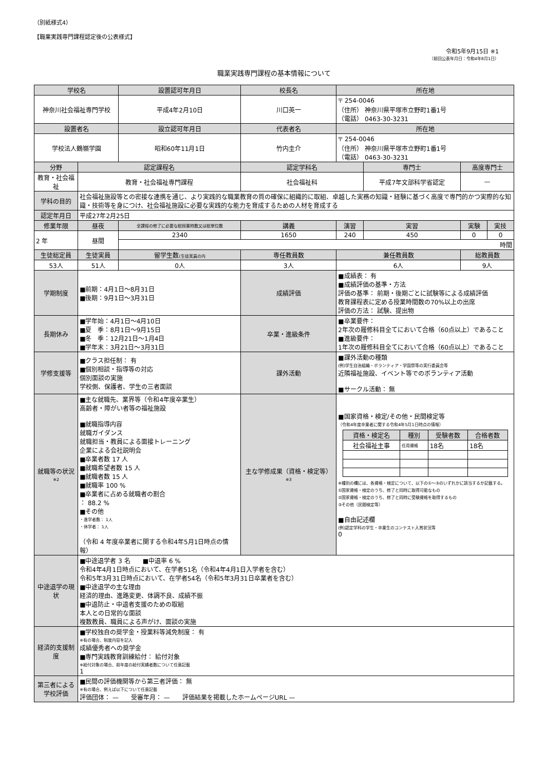（別紙様式4）
【職業実践専門課程認定後の公表様式】
令和5年9月15日 ※1
（前回公表年月日：令和4年8月1日）
職業実践専門課程の基本情報について
| 学校名 | | 設置認可年月日 | 校長名 | 所在地 | | | |
| --- | --- | --- | --- | --- | --- | --- | --- |
| 神奈川社会福祉専門学校 | | 平成4年2月10日 | 川口英一 | 〒 254-0046 （住所） 神奈川県平塚市立野町1番1号 （電話） 0463-30-3231 | | | |
| 設置者名 | | 設立認可年月日 | 代表者名 | 所在地 | | | |
| 学校法人鶴嶺学園 | | 昭和60年11月1日 | 竹内圭介 | 〒 254-0046 （住所） 神奈川県平塚市立野町1番1号 （電話） 0463-30-3231 | | | |
| 分野 | 認定課程名 | | 認定学科名 | | 専門士 | 高度専門士 | |
| 教育・社会福祉 | 教育・社会福祉専門課程 | | 社会福祉科 | | 平成7年文部科学省認定 | — | |
| 学科の目的 | 社会福祉施設等との密接な連携を通じ、より実践的な職業教育の質の確保に組織的に取組、卓越した実務の知識・経験に基づく高度で専門的かつ実際的な知識・技術等を身につけ、社会福祉施設に必要な実践的な能力を育成するための人材を育成する | | | | | | |
| 認定年月日 | 平成27年2月25日 | | | | | | |
| 修業年限 | 昼夜 | 全課程の修了に必要な総授業時数又は総単位数 | 講義 | 演習 | 実習 | 実験 | 実技 |
| 2 年 | 昼間 | 2340 | 1650 | 240 | 450 | 0 | 0 |
| | | 時間 | | | | | |
| 生徒総定員 | 生徒実員 | 留学生数 (生徒実員の内 | 専任教員数 | 兼任教員数 | | 総教員数 | |
| 53人 | 51人 | 0人 | 3人 | 6人 | | 9人 | |
| 学期制度 | ■前期：4月1日～8月31日 ■後期：9月1日～3月31日 | | 成績評価 | ■成績表： 有 ■成績評価の基準・方法 評価の基準： 前期・後期ごとに試験等による成績評価 教育課程表に定める授業時間数の70%以上の出席 評価の方法： 試験、提出物 | | | |
| 長期休み | ■学年始：4月1日～4月10日 ■夏 季：8月1日～9月15日 ■冬 季：12月21日～1月4日 ■学年末：3月21日～3月31日 | | 卒業・進級条件 | ■卒業要件： 2年次の履修科目全てにおいて合格（60点以上）であること ■進級要件： 1年次の履修科目全てにおいて合格（60点以上）であること | | | |
| 学修支援等 | ■クラス担任制： 有 ■個別相談・指導等の対応 個別面談の実施 学校側、保護者、学生の三者面談 | | 課外活動 | ■課外活動の種類 (例)学生自治組織・ボランティア・学園祭等の実行委員会等 近隣福祉施設、イベント等でのボランティア活動 ■サークル活動： 無 | | | |
| 就職等の状況 ※2 | ■主な就職先、業界等（令和4年度卒業生） 高齢者・障がい者等の福祉施設 ■就職指導内容 就職ガイダンス 就職担当・教員による面接トレーニング 企業による会社説明会 ■卒業者数 17 人 ■就職希望者数 15 人 ■就職者数 15 人 ■就職率 100 % ■卒業者に占める就職者の割合 ： 88.2 % ■その他 ・進学者数： 1人 ・休学者： 1人 （令和 4 年度卒業者に関する令和4年5月1日時点の情報） | | 主な学修成果（資格・検定等） ※3 | ■国家資格・検定/その他・民間検定等 （令和4年度卒業者に関する令和4年5月1日時点の情報） / 資格・検定名 / 種別 / 受験者数 / 合格者数 / / --- / --- / --- / --- / / 社会福祉主事 / 任用資格 / 18名 / 18名 / ※種別の欄には、各資格・検定について、以下の①～③のいずれかに該当するか記載する。 ①国家資格・検定のうち、修了と同時に取得可能なもの ②国家資格・検定のうち、修了と同時に受験資格を取得するもの ③その他（民間検定等） ■自由記述欄 (例)認定学科の学生・卒業生のコンテスト入賞状況等 0 | | | |
| 中途退学の現状 | ■中途退学者 3 名 ■中退率 6 % 令和4年4月1日時点において、在学者51名（令和4年4月1日入学者を含む） 令和5年3月31日時点において、在学者54名（令和5年3月31日卒業者を含む） ■中途退学の主な理由 経済的理由、進路変更、体調不良、成績不振 ■中退防止・中退者支援のための取組 本人との日常的な面談 複数教員、職員による声がけ、面談の実施 | | | | | | |
| 経済的支援制度 | ■学校独自の奨学金・授業料等減免制度： 有 ※有の場合、制度内容を記入 成績優秀者への奨学金 ■専門実践教育訓練給付： 給付対象 ※給付対象の場合、前年度の給付実績者数について任意記載 1 | | | | | | |
| 第三者による学校評価 | ■民間の評価機関等から第三者評価： 無 ※有の場合、例えば以下について任意記載 評価団体： — 受審年月： — 評価結果を掲載したホームページURL — | | | | | | |